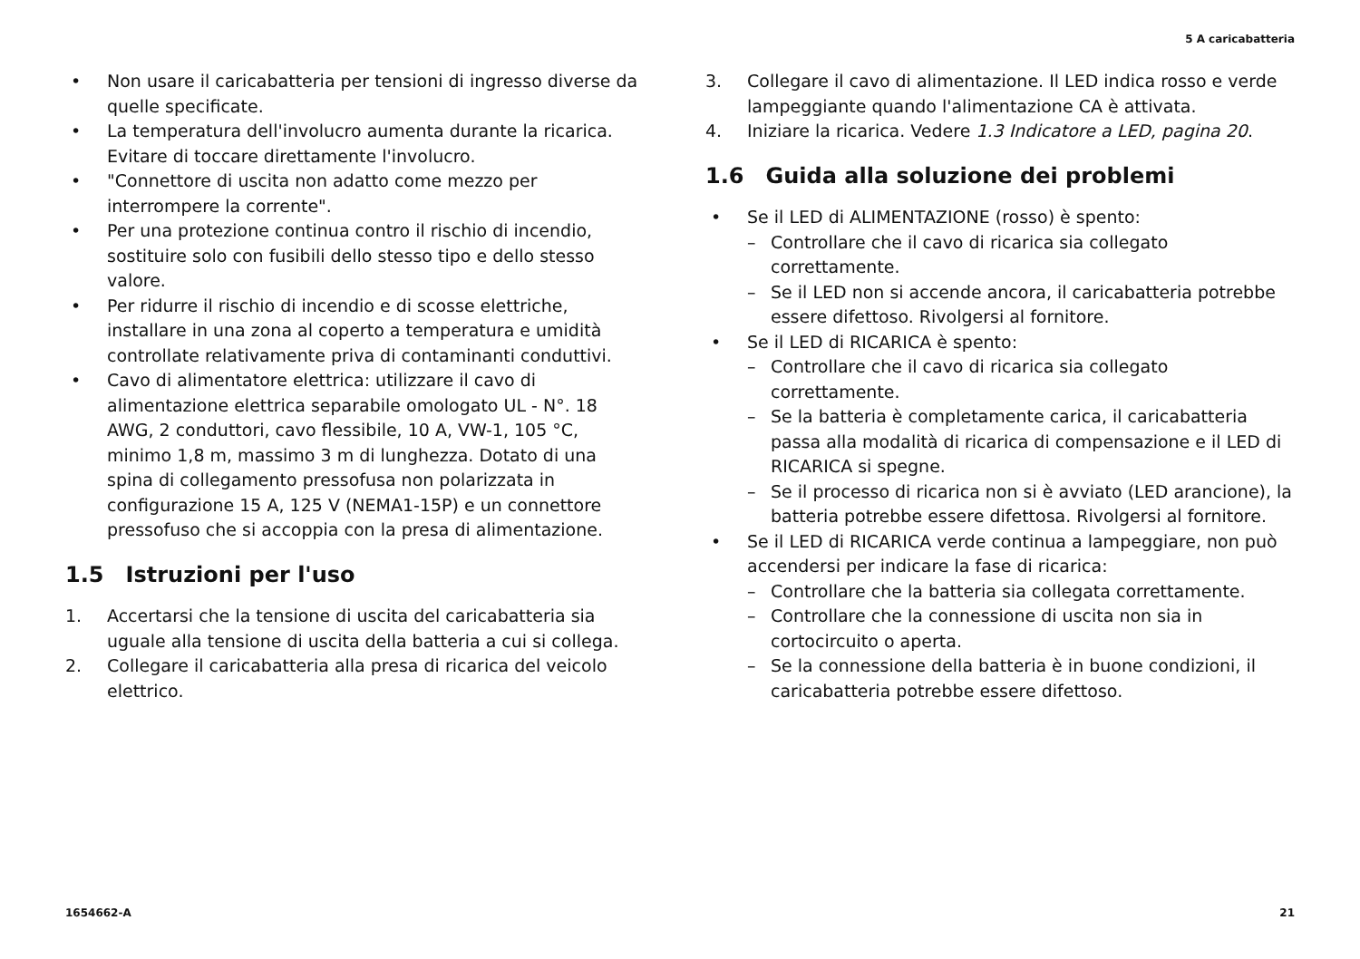5 A caricabatteria
• Non usare il caricabatteria per tensioni di ingresso diverse da quelle specificate.
• La temperatura dell'involucro aumenta durante la ricarica. Evitare di toccare direttamente l'involucro.
• "Connettore di uscita non adatto come mezzo per interrompere la corrente".
• Per una protezione continua contro il rischio di incendio, sostituire solo con fusibili dello stesso tipo e dello stesso valore.
• Per ridurre il rischio di incendio e di scosse elettriche, installare in una zona al coperto a temperatura e umidità controllate relativamente priva di contaminanti conduttivi.
• Cavo di alimentatore elettrica: utilizzare il cavo di alimentazione elettrica separabile omologato UL - N°. 18 AWG, 2 conduttori, cavo flessibile, 10 A, VW-1, 105 °C, minimo 1,8 m, massimo 3 m di lunghezza. Dotato di una spina di collegamento pressofusa non polarizzata in configurazione 15 A, 125 V (NEMA1-15P) e un connettore pressofuso che si accoppia con la presa di alimentazione.
1.5 Istruzioni per l'uso
1. Accertarsi che la tensione di uscita del caricabatteria sia uguale alla tensione di uscita della batteria a cui si collega.
2. Collegare il caricabatteria alla presa di ricarica del veicolo elettrico.
3. Collegare il cavo di alimentazione. Il LED indica rosso e verde lampeggiante quando l'alimentazione CA è attivata.
4. Iniziare la ricarica. Vedere 1.3 Indicatore a LED, pagina 20.
1.6 Guida alla soluzione dei problemi
• Se il LED di ALIMENTAZIONE (rosso) è spento:
– Controllare che il cavo di ricarica sia collegato correttamente.
– Se il LED non si accende ancora, il caricabatteria potrebbe essere difettoso. Rivolgersi al fornitore.
• Se il LED di RICARICA è spento:
– Controllare che il cavo di ricarica sia collegato correttamente.
– Se la batteria è completamente carica, il caricabatteria passa alla modalità di ricarica di compensazione e il LED di RICARICA si spegne.
– Se il processo di ricarica non si è avviato (LED arancione), la batteria potrebbe essere difettosa. Rivolgersi al fornitore.
• Se il LED di RICARICA verde continua a lampeggiare, non può accendersi per indicare la fase di ricarica:
– Controllare che la batteria sia collegata correttamente.
– Controllare che la connessione di uscita non sia in cortocircuito o aperta.
– Se la connessione della batteria è in buone condizioni, il caricabatteria potrebbe essere difettoso.
1654662-A 21